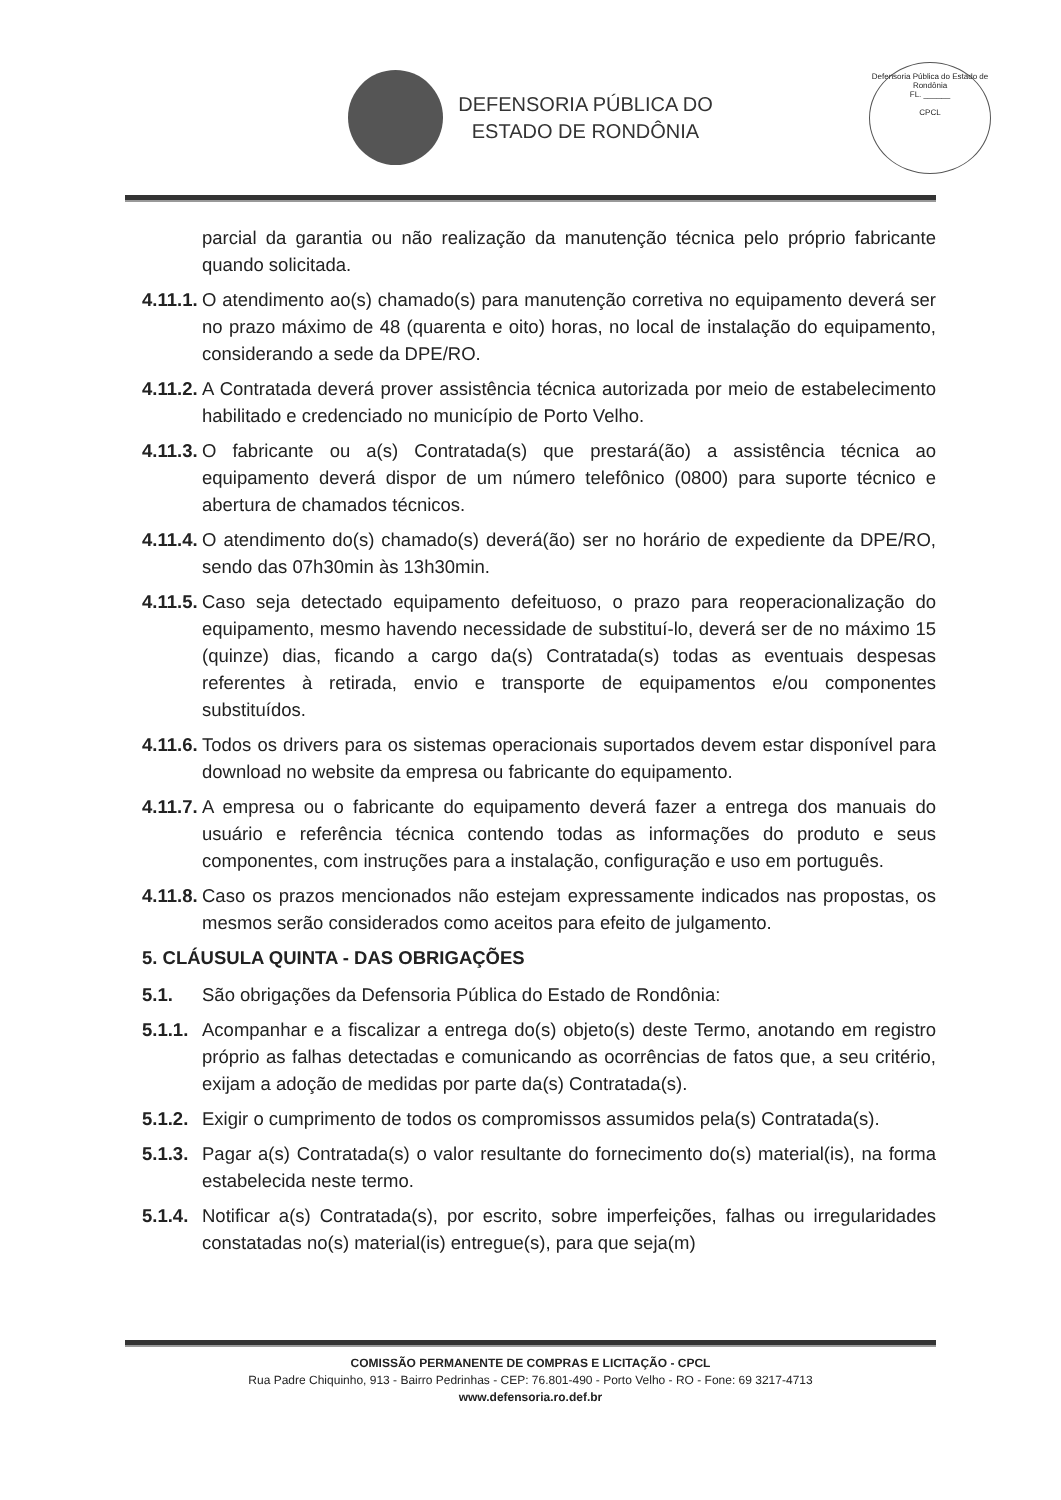DEFENSORIA PÚBLICA DO
ESTADO DE RONDÔNIA
Defensoria Pública do Estado de Rondônia
FL. ______
CPCL
parcial da garantia ou não realização da manutenção técnica pelo próprio fabricante quando solicitada.
4.11.1. O atendimento ao(s) chamado(s) para manutenção corretiva no equipamento deverá ser no prazo máximo de 48 (quarenta e oito) horas, no local de instalação do equipamento, considerando a sede da DPE/RO.
4.11.2. A Contratada deverá prover assistência técnica autorizada por meio de estabelecimento habilitado e credenciado no município de Porto Velho.
4.11.3. O fabricante ou a(s) Contratada(s) que prestará(ão) a assistência técnica ao equipamento deverá dispor de um número telefônico (0800) para suporte técnico e abertura de chamados técnicos.
4.11.4. O atendimento do(s) chamado(s) deverá(ão) ser no horário de expediente da DPE/RO, sendo das 07h30min às 13h30min.
4.11.5. Caso seja detectado equipamento defeituoso, o prazo para reoperacionalização do equipamento, mesmo havendo necessidade de substituí-lo, deverá ser de no máximo 15 (quinze) dias, ficando a cargo da(s) Contratada(s) todas as eventuais despesas referentes à retirada, envio e transporte de equipamentos e/ou componentes substituídos.
4.11.6. Todos os drivers para os sistemas operacionais suportados devem estar disponível para download no website da empresa ou fabricante do equipamento.
4.11.7. A empresa ou o fabricante do equipamento deverá fazer a entrega dos manuais do usuário e referência técnica contendo todas as informações do produto e seus componentes, com instruções para a instalação, configuração e uso em português.
4.11.8. Caso os prazos mencionados não estejam expressamente indicados nas propostas, os mesmos serão considerados como aceitos para efeito de julgamento.
5. CLÁUSULA QUINTA - DAS OBRIGAÇÕES
5.1. São obrigações da Defensoria Pública do Estado de Rondônia:
5.1.1. Acompanhar e a fiscalizar a entrega do(s) objeto(s) deste Termo, anotando em registro próprio as falhas detectadas e comunicando as ocorrências de fatos que, a seu critério, exijam a adoção de medidas por parte da(s) Contratada(s).
5.1.2. Exigir o cumprimento de todos os compromissos assumidos pela(s) Contratada(s).
5.1.3. Pagar a(s) Contratada(s) o valor resultante do fornecimento do(s) material(is), na forma estabelecida neste termo.
5.1.4. Notificar a(s) Contratada(s), por escrito, sobre imperfeições, falhas ou irregularidades constatadas no(s) material(is) entregue(s), para que seja(m)
COMISSÃO PERMANENTE DE COMPRAS E LICITAÇÃO - CPCL
Rua Padre Chiquinho, 913 - Bairro Pedrinhas - CEP: 76.801-490 - Porto Velho - RO - Fone: 69 3217-4713
www.defensoria.ro.def.br